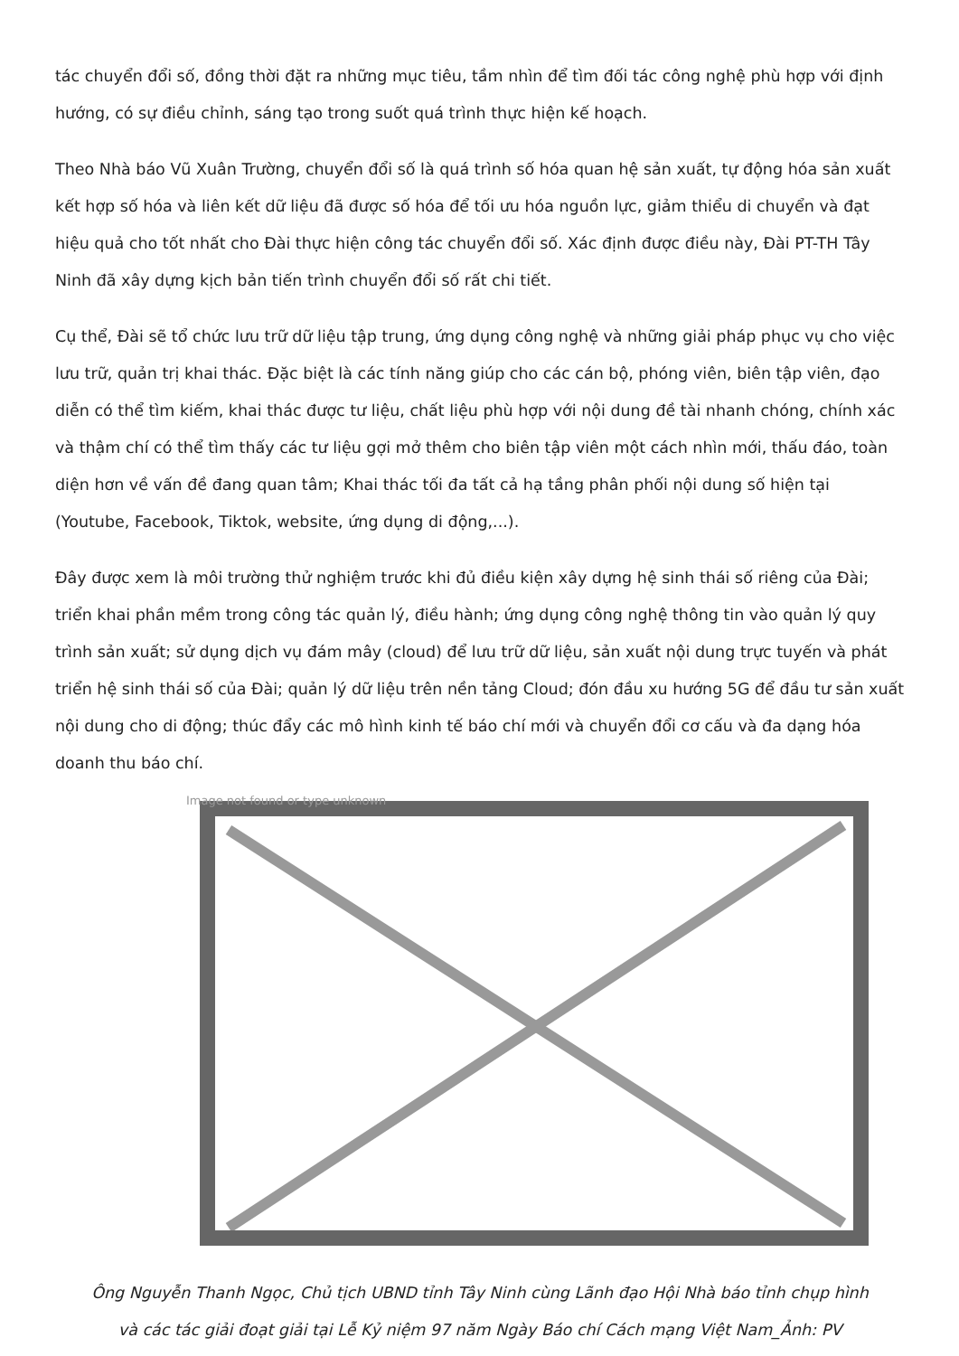tác chuyển đổi số, đồng thời đặt ra những mục tiêu, tầm nhìn để tìm đối tác công nghệ phù hợp với định hướng, có sự điều chỉnh, sáng tạo trong suốt quá trình thực hiện kế hoạch.
Theo Nhà báo Vũ Xuân Trường, chuyển đổi số là quá trình số hóa quan hệ sản xuất, tự động hóa sản xuất kết hợp số hóa và liên kết dữ liệu đã được số hóa để tối ưu hóa nguồn lực, giảm thiểu di chuyển và đạt hiệu quả cho tốt nhất cho Đài thực hiện công tác chuyển đổi số. Xác định được điều này, Đài PT-TH Tây Ninh đã xây dựng kịch bản tiến trình chuyển đổi số rất chi tiết.
Cụ thể, Đài sẽ tổ chức lưu trữ dữ liệu tập trung, ứng dụng công nghệ và những giải pháp phục vụ cho việc lưu trữ, quản trị khai thác. Đặc biệt là các tính năng giúp cho các cán bộ, phóng viên, biên tập viên, đạo diễn có thể tìm kiếm, khai thác được tư liệu, chất liệu phù hợp với nội dung đề tài nhanh chóng, chính xác và thậm chí có thể tìm thấy các tư liệu gợi mở thêm cho biên tập viên một cách nhìn mới, thấu đáo, toàn diện hơn về vấn đề đang quan tâm; Khai thác tối đa tất cả hạ tầng phân phối nội dung số hiện tại (Youtube, Facebook, Tiktok, website, ứng dụng di động,...).
Đây được xem là môi trường thử nghiệm trước khi đủ điều kiện xây dựng hệ sinh thái số riêng của Đài; triển khai phần mềm trong công tác quản lý, điều hành; ứng dụng công nghệ thông tin vào quản lý quy trình sản xuất; sử dụng dịch vụ đám mây (cloud) để lưu trữ dữ liệu, sản xuất nội dung trực tuyến và phát triển hệ sinh thái số của Đài; quản lý dữ liệu trên nền tảng Cloud; đón đầu xu hướng 5G để đầu tư sản xuất nội dung cho di động; thúc đẩy các mô hình kinh tế báo chí mới và chuyển đổi cơ cấu và đa dạng hóa doanh thu báo chí.
Image not found or type unknown
Ông Nguyễn Thanh Ngọc, Chủ tịch UBND tỉnh Tây Ninh cùng Lãnh đạo Hội Nhà báo tỉnh chụp hình
và các tác giải đoạt giải tại Lễ Kỷ niệm 97 năm Ngày Báo chí Cách mạng Việt Nam_Ảnh: PV